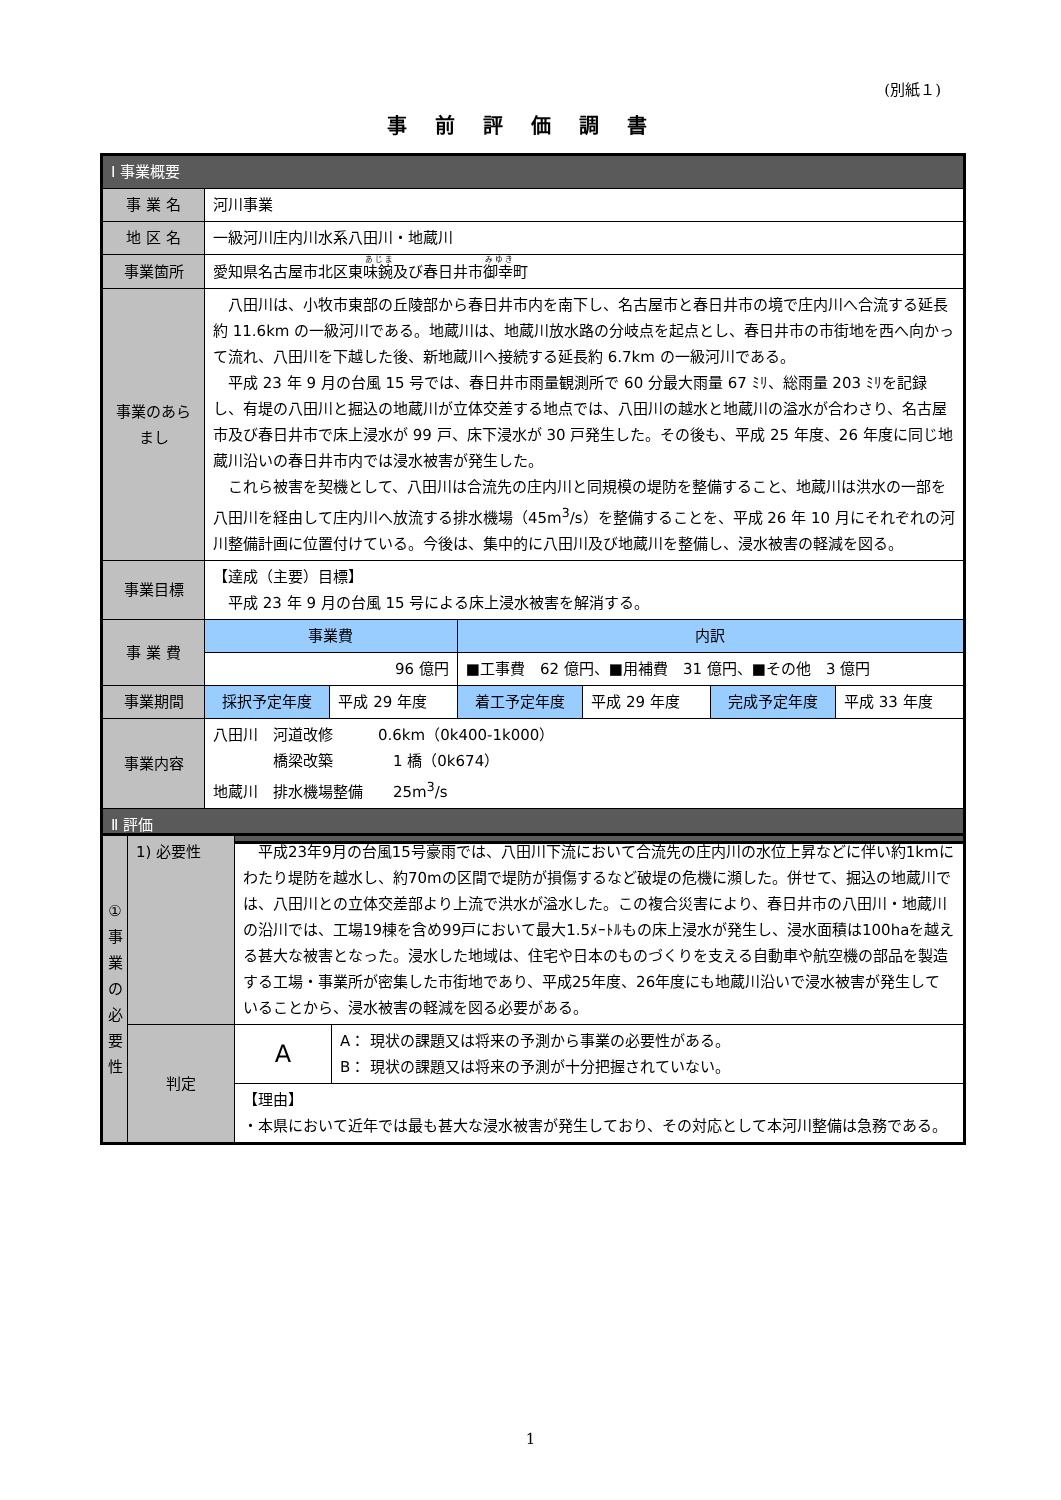(別紙１)
事前評価調書
| Ⅰ 事業概要 | | | | | | |
| --- | --- | --- | --- | --- | --- | --- |
| 事 業 名 | 河川事業 | | | | | |
| 地 区 名 | 一級河川庄内川水系八田川・地蔵川 | | | | | |
| 事業箇所 | 愛知県名古屋市北区東 味鋺 及び春日井市 御幸 町 | | | | | |
| 事業のあらまし | 八田川は、小牧市東部の丘陵部から春日井市内を南下し、名古屋市と春日井市の境で庄内川へ合流する延長約 11.6km の一級河川である。地蔵川は、地蔵川放水路の分岐点を起点とし、春日井市の市街地を西へ向かって流れ、八田川を下越した後、新地蔵川へ接続する延長約 6.7km の一級河川である。 平成 23 年 9 月の台風 15 号では、春日井市雨量観測所で 60 分最大雨量 67 ﾐﾘ、総雨量 203 ﾐﾘを記録し、有堤の八田川と掘込の地蔵川が立体交差する地点では、八田川の越水と地蔵川の溢水が合わさり、名古屋市及び春日井市で床上浸水が 99 戸、床下浸水が 30 戸発生した。その後も、平成 25 年度、26 年度に同じ地蔵川沿いの春日井市内では浸水被害が発生した。 これら被害を契機として、八田川は合流先の庄内川と同規模の堤防を整備すること、地蔵川は洪水の一部を八田川を経由して庄内川へ放流する排水機場（45m<sup>3</sup>/s）を整備することを、平成 26 年 10 月にそれぞれの河川整備計画に位置付けている。今後は、集中的に八田川及び地蔵川を整備し、浸水被害の軽減を図る。 | | | | | |
| 事業目標 | 【達成（主要）目標】 平成 23 年 9 月の台風 15 号による床上浸水被害を解消する。 | | | | | |
| 事 業 費 | 事業費 | | 内訳 | | | |
| | 96 億円 | | ■工事費 62 億円、■用補費 31 億円、■その他 3 億円 | | | |
| 事業期間 | 採択予定年度 | 平成 29 年度 | 着工予定年度 | 平成 29 年度 | 完成予定年度 | 平成 33 年度 |
| 事業内容 | 八田川 河道改修 0.6km（0k400-1k000） 橋梁改築 1 橋（0k674） 地蔵川 排水機場整備 25m<sup>3</sup>/s | | | | | |
| Ⅱ 評価 | | | | | | |
| ① 事 業 の 必 要 性 | 1) 必要性 | 平成23年9月の台風15号豪雨では、八田川下流において合流先の庄内川の水位上昇などに伴い約1kmにわたり堤防を越水し、約70mの区間で堤防が損傷するなど破堤の危機に瀕した。併せて、掘込の地蔵川では、八田川との立体交差部より上流で洪水が溢水した。この複合災害により、春日井市の八田川・地蔵川の沿川では、工場19棟を含め99戸において最大1.5ﾒｰﾄﾙもの床上浸水が発生し、浸水面積は100haを越える甚大な被害となった。浸水した地域は、住宅や日本のものづくりを支える自動車や航空機の部品を製造する工場・事業所が密集した市街地であり、平成25年度、26年度にも地蔵川沿いで浸水被害が発生していることから、浸水被害の軽減を図る必要がある。 | |
| | 判定 | A | A： 現状の課題又は将来の予測から事業の必要性がある。 B： 現状の課題又は将来の予測が十分把握されていない。 |
| | | 【理由】 ・本県において近年では最も甚大な浸水被害が発生しており、その対応として本河川整備は急務である。 | |
1